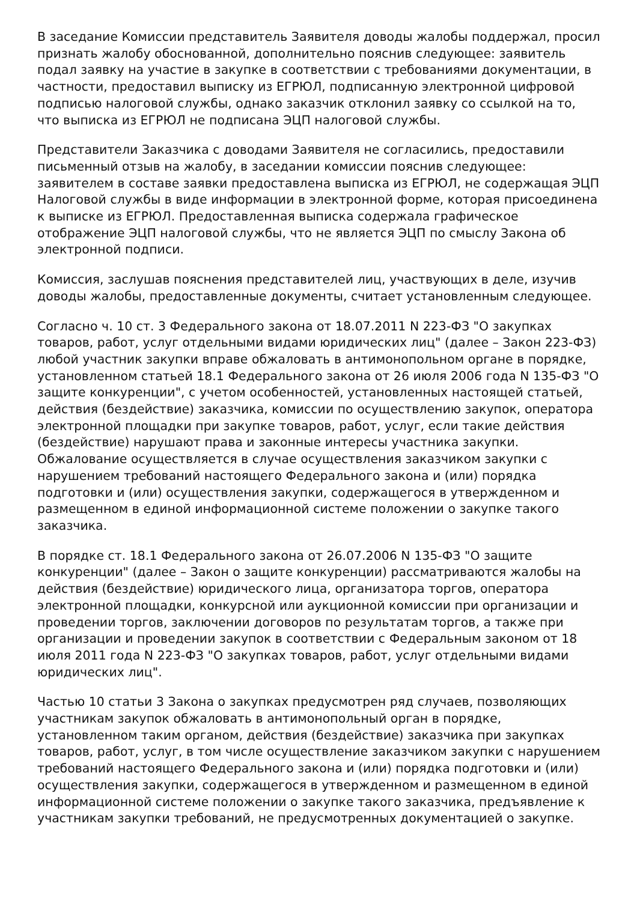В заседание Комиссии представитель Заявителя доводы жалобы поддержал, просил признать жалобу обоснованной, дополнительно пояснив следующее: заявитель подал заявку на участие в закупке в соответствии с требованиями документации, в частности, предоставил выписку из ЕГРЮЛ, подписанную электронной цифровой подписью налоговой службы, однако заказчик отклонил заявку со ссылкой на то, что выписка из ЕГРЮЛ не подписана ЭЦП налоговой службы.
Представители Заказчика с доводами Заявителя не согласились, предоставили письменный отзыв на жалобу, в заседании комиссии пояснив следующее: заявителем в составе заявки предоставлена выписка из ЕГРЮЛ, не содержащая ЭЦП Налоговой службы в виде информации в электронной форме, которая присоединена к выписке из ЕГРЮЛ. Предоставленная выписка содержала графическое отображение ЭЦП налоговой службы, что не является ЭЦП по смыслу Закона об электронной подписи.
Комиссия, заслушав пояснения представителей лиц, участвующих в деле, изучив доводы жалобы, предоставленные документы, считает установленным следующее.
Согласно ч. 10 ст. 3 Федерального закона от 18.07.2011 N 223-ФЗ "О закупках товаров, работ, услуг отдельными видами юридических лиц" (далее – Закон 223-ФЗ) любой участник закупки вправе обжаловать в антимонопольном органе в порядке, установленном статьей 18.1 Федерального закона от 26 июля 2006 года N 135-ФЗ "О защите конкуренции", с учетом особенностей, установленных настоящей статьей, действия (бездействие) заказчика, комиссии по осуществлению закупок, оператора электронной площадки при закупке товаров, работ, услуг, если такие действия (бездействие) нарушают права и законные интересы участника закупки. Обжалование осуществляется в случае осуществления заказчиком закупки с нарушением требований настоящего Федерального закона и (или) порядка подготовки и (или) осуществления закупки, содержащегося в утвержденном и размещенном в единой информационной системе положении о закупке такого заказчика.
В порядке ст. 18.1 Федерального закона от 26.07.2006 N 135-ФЗ "О защите конкуренции" (далее – Закон о защите конкуренции) рассматриваются жалобы на действия (бездействие) юридического лица, организатора торгов, оператора электронной площадки, конкурсной или аукционной комиссии при организации и проведении торгов, заключении договоров по результатам торгов, а также при организации и проведении закупок в соответствии с Федеральным законом от 18 июля 2011 года N 223-ФЗ "О закупках товаров, работ, услуг отдельными видами юридических лиц".
Частью 10 статьи 3 Закона о закупках предусмотрен ряд случаев, позволяющих участникам закупок обжаловать в антимонопольный орган в порядке, установленном таким органом, действия (бездействие) заказчика при закупках товаров, работ, услуг, в том числе осуществление заказчиком закупки с нарушением требований настоящего Федерального закона и (или) порядка подготовки и (или) осуществления закупки, содержащегося в утвержденном и размещенном в единой информационной системе положении о закупке такого заказчика, предъявление к участникам закупки требований, не предусмотренных документацией о закупке.